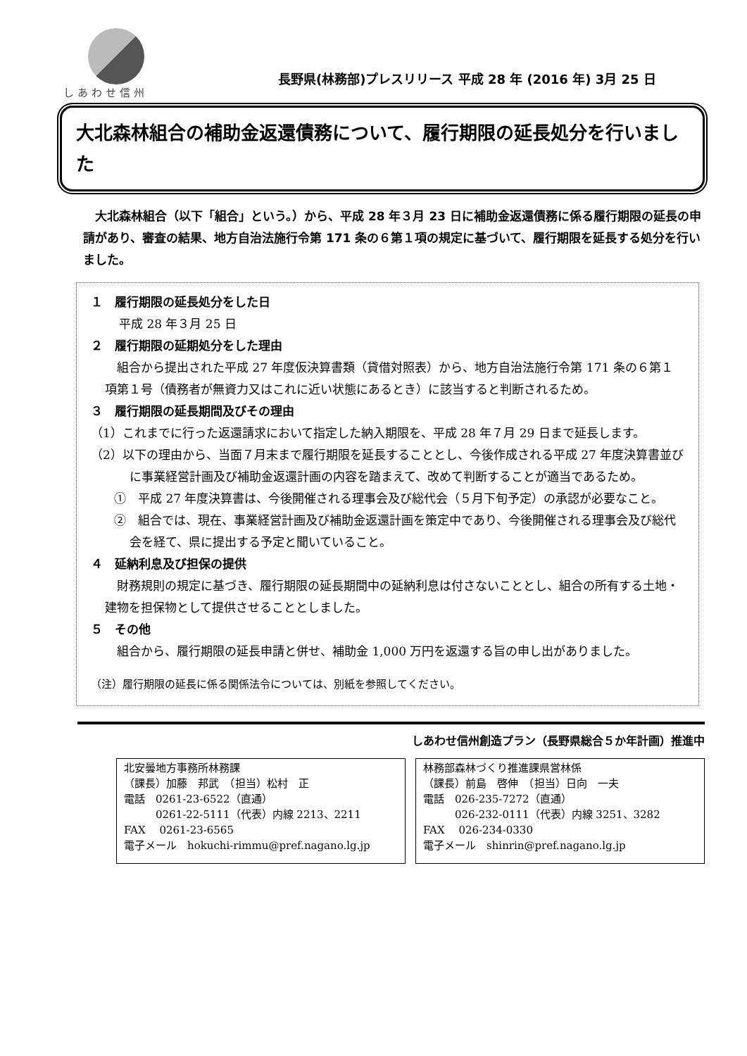しあわせ信州
長野県(林務部)プレスリリース 平成 28 年 (2016 年) 3月 25 日
大北森林組合の補助金返還債務について、履行期限の延長処分を行いました
大北森林組合（以下「組合」という。）から、平成 28 年３月 23 日に補助金返還債務に係る履行期限の延長の申請があり、審査の結果、地方自治法施行令第 171 条の６第１項の規定に基づいて、履行期限を延長する処分を行いました。
１　履行期限の延長処分をした日
平成 28 年３月 25 日
２　履行期限の延期処分をした理由
組合から提出された平成 27 年度仮決算書類（貸借対照表）から、地方自治法施行令第 171 条の６第１項第１号（債務者が無資力又はこれに近い状態にあるとき）に該当すると判断されるため。
３　履行期限の延長期間及びその理由
（1）これまでに行った返還請求において指定した納入期限を、平成 28 年７月 29 日まで延長します。
（2）以下の理由から、当面７月末まで履行期限を延長することとし、今後作成される平成 27 年度決算書並びに事業経営計画及び補助金返還計画の内容を踏まえて、改めて判断することが適当であるため。
①　平成 27 年度決算書は、今後開催される理事会及び総代会（５月下旬予定）の承認が必要なこと。
②　組合では、現在、事業経営計画及び補助金返還計画を策定中であり、今後開催される理事会及び総代会を経て、県に提出する予定と聞いていること。
４　延納利息及び担保の提供
財務規則の規定に基づき、履行期限の延長期間中の延納利息は付さないこととし、組合の所有する土地・建物を担保物として提供させることとしました。
５　その他
組合から、履行期限の延長申請と併せ、補助金 1,000 万円を返還する旨の申し出がありました。
（注）履行期限の延長に係る関係法令については、別紙を参照してください。
しあわせ信州創造プラン（長野県総合５か年計画）推進中
北安曇地方事務所林務課
（課長）加藤　邦武　（担当）松村　正
電話　0261-23-6522（直通）
　　　0261-22-5111（代表）内線 2213、2211
FAX　 0261-23-6565
電子メール　hokuchi-rimmu@pref.nagano.lg.jp
林務部森林づくり推進課県営林係
（課長）前島　啓伸　（担当）日向　一夫
電話　026-235-7272（直通）
　　　026-232-0111（代表）内線 3251、3282
FAX　 026-234-0330
電子メール　shinrin@pref.nagano.lg.jp